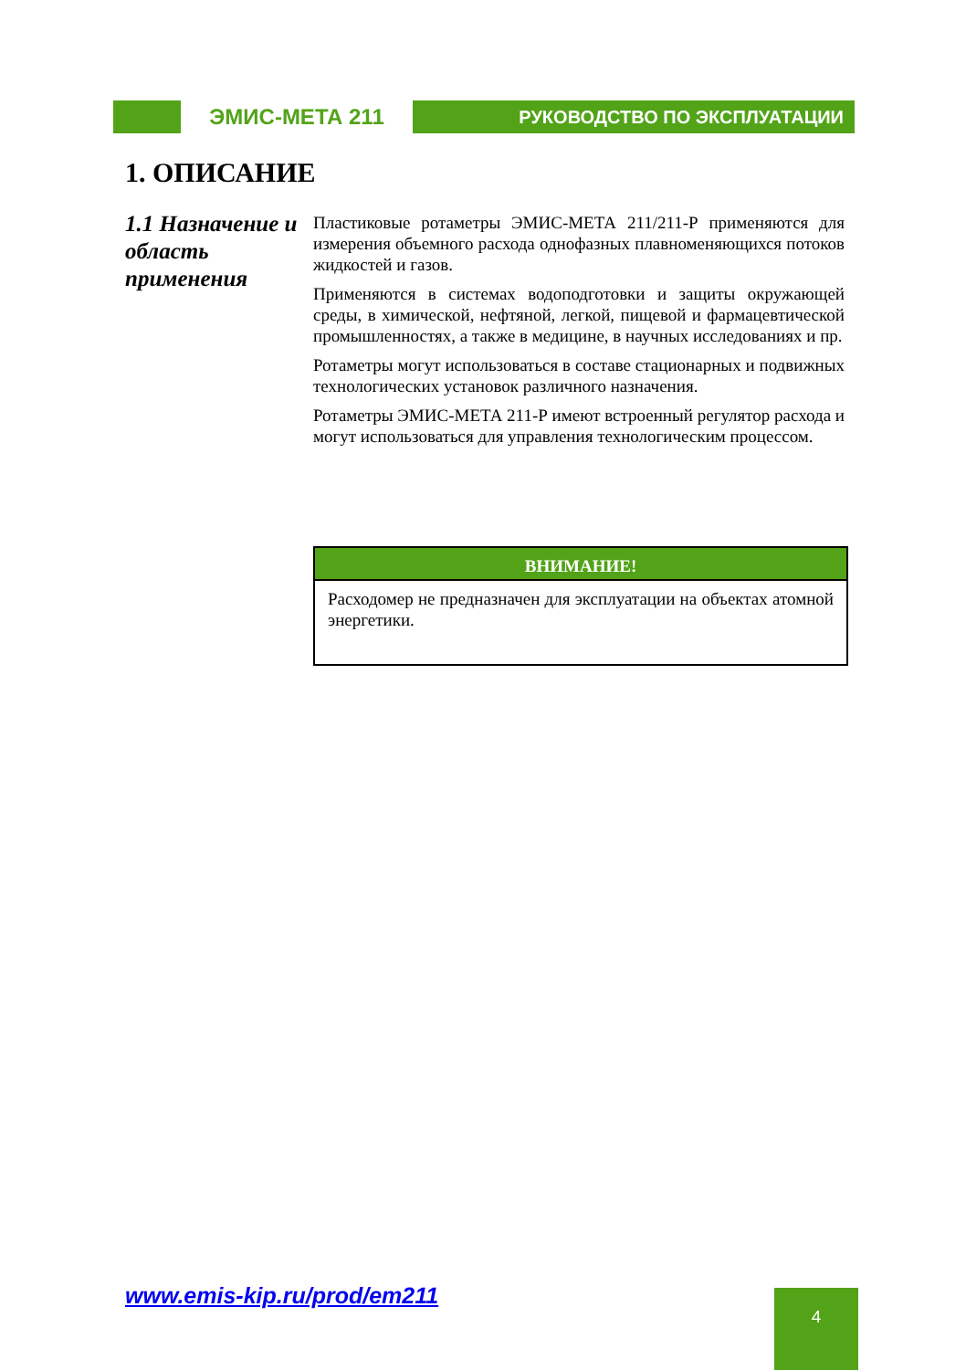ЭМИС-МЕТА 211
РУКОВОДСТВО ПО ЭКСПЛУАТАЦИИ
1. ОПИСАНИЕ
1.1 Назначение и область применения
Пластиковые ротаметры ЭМИС-МЕТА 211/211-Р применяются для измерения объемного расхода однофазных плавноменяющихся потоков жидкостей и газов.
Применяются в системах водоподготовки и защиты окружающей среды, в химической, нефтяной, легкой, пищевой и фармацевтической промышленностях, а также в медицине, в научных исследованиях и пр.
Ротаметры могут использоваться в составе стационарных и подвижных технологических установок различного назначения.
Ротаметры ЭМИС-МЕТА 211-Р имеют встроенный регулятор расхода и могут использоваться для управления технологическим процессом.
ВНИМАНИЕ!
Расходомер не предназначен для эксплуатации на объектах атомной энергетики.
www.emis-kip.ru/prod/em211 4